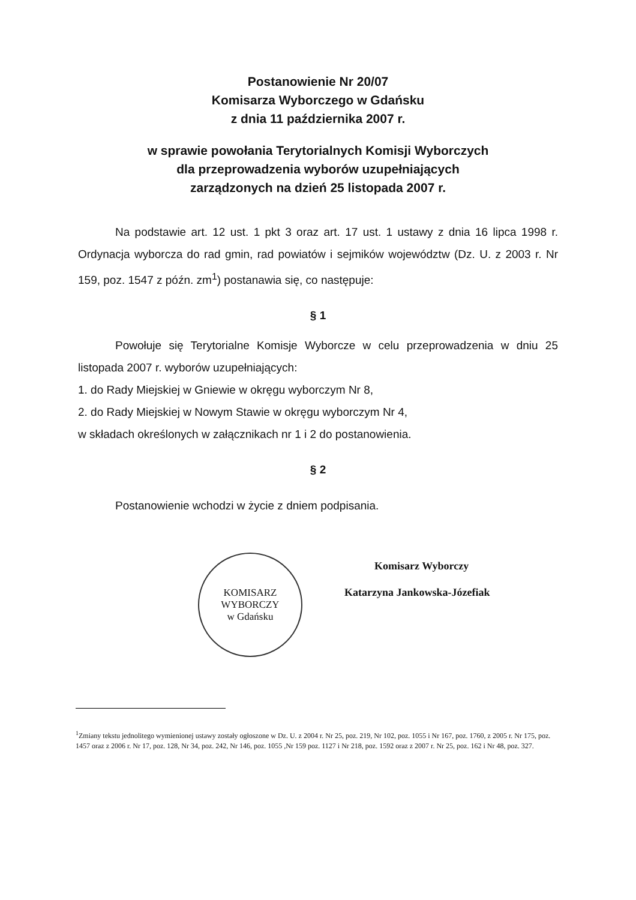Postanowienie Nr 20/07
Komisarza Wyborczego w Gdańsku
z dnia 11 października 2007 r.
w sprawie powołania Terytorialnych Komisji Wyborczych
dla przeprowadzenia wyborów uzupełniających
zarządzonych na dzień 25 listopada 2007 r.
Na podstawie art. 12 ust. 1 pkt 3 oraz art. 17 ust. 1 ustawy z dnia 16 lipca 1998 r. Ordynacja wyborcza do rad gmin, rad powiatów i sejmików województw (Dz. U. z 2003 r. Nr 159, poz. 1547 z późn. zm<sup>1</sup>) postanawia się, co następuje:
§ 1
Powołuje się Terytorialne Komisje Wyborcze w celu przeprowadzenia w dniu 25 listopada 2007 r. wyborów uzupełniających:
1. do Rady Miejskiej w Gniewie w okręgu wyborczym Nr 8,
2. do Rady Miejskiej w Nowym Stawie w okręgu wyborczym Nr 4,
w składach określonych w załącznikach nr 1 i 2 do postanowienia.
§ 2
Postanowienie wchodzi w życie z dniem podpisania.
KOMISARZ WYBORCZY
w Gdańsku
Komisarz Wyborczy
Katarzyna Jankowska-Józefiak
<sup>1</sup> Zmiany tekstu jednolitego wymienionej ustawy zostały ogłoszone w Dz. U. z 2004 r. Nr 25, poz. 219, Nr 102, poz. 1055 i Nr 167, poz. 1760, z 2005 r. Nr 175, poz. 1457 oraz z 2006 r. Nr 17, poz. 128, Nr 34, poz. 242, Nr 146, poz. 1055 ,Nr 159 poz. 1127 i Nr 218, poz. 1592 oraz z 2007 r. Nr 25, poz. 162 i Nr 48, poz. 327.